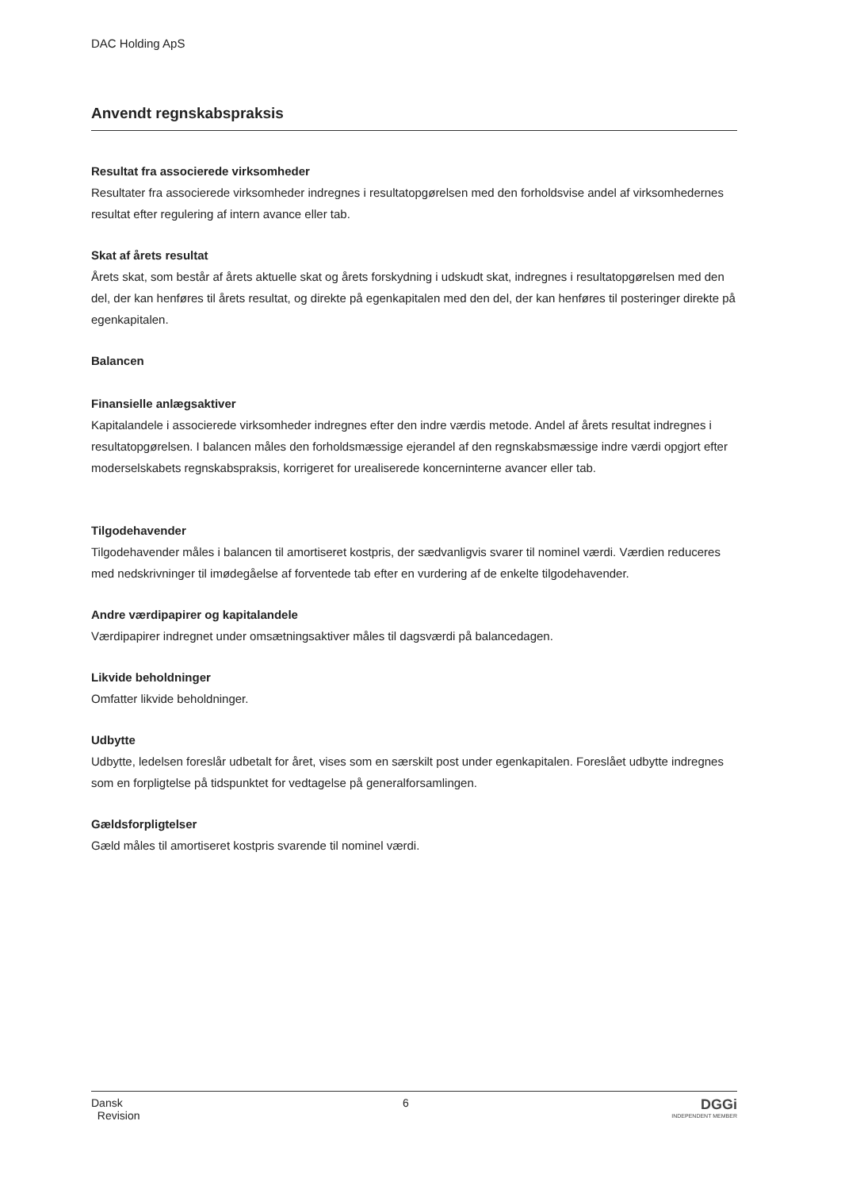DAC Holding ApS
Anvendt regnskabspraksis
Resultat fra associerede virksomheder
Resultater fra associerede virksomheder indregnes i resultatopgørelsen med den forholdsvise andel af virksomhedernes resultat efter regulering af intern avance eller tab.
Skat af årets resultat
Årets skat, som består af årets aktuelle skat og årets forskydning i udskudt skat, indregnes i resultatopgørelsen med den del, der kan henføres til årets resultat, og direkte på egenkapitalen med den del, der kan henføres til posteringer direkte på egenkapitalen.
Balancen
Finansielle anlægsaktiver
Kapitalandele i associerede virksomheder indregnes efter den indre værdis metode. Andel af årets resultat indregnes i resultatopgørelsen. I balancen måles den forholdsmæssige ejerandel af den regnskabsmæssige indre værdi opgjort efter moderselskabets regnskabspraksis, korrigeret for urealiserede koncerninterne avancer eller tab.
Tilgodehavender
Tilgodehavender måles i balancen til amortiseret kostpris, der sædvanligvis svarer til nominel værdi. Værdien reduceres med nedskrivninger til imødegåelse af forventede tab efter en vurdering af de enkelte tilgodehavender.
Andre værdipapirer og kapitalandele
Værdipapirer indregnet under omsætningsaktiver måles til dagsværdi på balancedagen.
Likvide beholdninger
Omfatter likvide beholdninger.
Udbytte
Udbytte, ledelsen foreslår udbetalt for året, vises som en særskilt post under egenkapitalen. Foreslået udbytte indregnes som en forpligtelse på tidspunktet for vedtagelse på generalforsamlingen.
Gældsforpligtelser
Gæld måles til amortiseret kostpris svarende til nominel værdi.
Dansk
Revision
6
DGGi
INDEPENDENT MEMBER